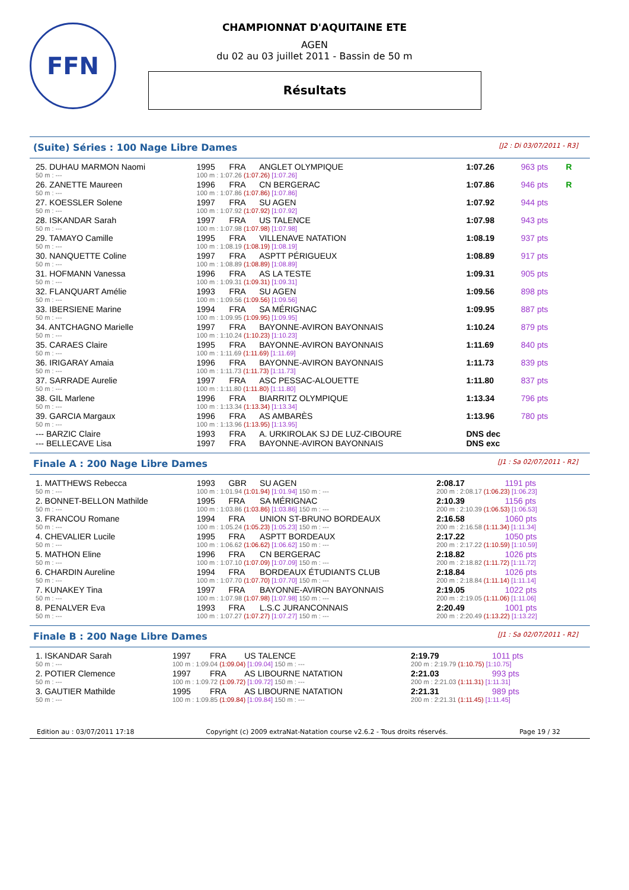FFN
CHAMPIONNAT D'AQUITAINE ETE
AGEN
du 02 au 03 juillet 2011 - Bassin de 50 m
Résultats
(Suite) Séries : 100 Nage Libre Dames [J2 : Di 03/07/2011 - R3]
| 25. DUHAU MARMON Naomi | 1995 | FRA | ANGLET OLYMPIQUE | 1:07.26 | 963 pts | R |
| 50 m : --- | 100 m : 1:07.26 (1:07.26) [1:07.26] | | | | | |
| 26. ZANETTE Maureen | 1996 | FRA | CN BERGERAC | 1:07.86 | 946 pts | R |
| 50 m : --- | 100 m : 1:07.86 (1:07.86) [1:07.86] | | | | | |
| 27. KOESSLER Solene | 1997 | FRA | SU AGEN | 1:07.92 | 944 pts | |
| 50 m : --- | 100 m : 1:07.92 (1:07.92) [1:07.92] | | | | | |
| 28. ISKANDAR Sarah | 1997 | FRA | US TALENCE | 1:07.98 | 943 pts | |
| 50 m : --- | 100 m : 1:07.98 (1:07.98) [1:07.98] | | | | | |
| 29. TAMAYO Camille | 1995 | FRA | VILLENAVE NATATION | 1:08.19 | 937 pts | |
| 50 m : --- | 100 m : 1:08.19 (1:08.19) [1:08.19] | | | | | |
| 30. NANQUETTE Coline | 1997 | FRA | ASPTT PÉRIGUEUX | 1:08.89 | 917 pts | |
| 50 m : --- | 100 m : 1:08.89 (1:08.89) [1:08.89] | | | | | |
| 31. HOFMANN Vanessa | 1996 | FRA | AS LA TESTE | 1:09.31 | 905 pts | |
| 50 m : --- | 100 m : 1:09.31 (1:09.31) [1:09.31] | | | | | |
| 32. FLANQUART Amélie | 1993 | FRA | SU AGEN | 1:09.56 | 898 pts | |
| 50 m : --- | 100 m : 1:09.56 (1:09.56) [1:09.56] | | | | | |
| 33. IBERSIENE Marine | 1994 | FRA | SA MÉRIGNAC | 1:09.95 | 887 pts | |
| 50 m : --- | 100 m : 1:09.95 (1:09.95) [1:09.95] | | | | | |
| 34. ANTCHAGNO Marielle | 1997 | FRA | BAYONNE-AVIRON BAYONNAIS | 1:10.24 | 879 pts | |
| 50 m : --- | 100 m : 1:10.24 (1:10.23) [1:10.23] | | | | | |
| 35. CARAES Claire | 1995 | FRA | BAYONNE-AVIRON BAYONNAIS | 1:11.69 | 840 pts | |
| 50 m : --- | 100 m : 1:11.69 (1:11.69) [1:11.69] | | | | | |
| 36. IRIGARAY Amaia | 1996 | FRA | BAYONNE-AVIRON BAYONNAIS | 1:11.73 | 839 pts | |
| 50 m : --- | 100 m : 1:11.73 (1:11.73) [1:11.73] | | | | | |
| 37. SARRADE Aurelie | 1997 | FRA | ASC PESSAC-ALOUETTE | 1:11.80 | 837 pts | |
| 50 m : --- | 100 m : 1:11.80 (1:11.80) [1:11.80] | | | | | |
| 38. GIL Marlene | 1996 | FRA | BIARRITZ OLYMPIQUE | 1:13.34 | 796 pts | |
| 50 m : --- | 100 m : 1:13.34 (1:13.34) [1:13.34] | | | | | |
| 39. GARCIA Margaux | 1996 | FRA | AS AMBARÈS | 1:13.96 | 780 pts | |
| 50 m : --- | 100 m : 1:13.96 (1:13.95) [1:13.95] | | | | | |
| --- BARZIC Claire | 1993 | FRA | A. URKIROLAK SJ DE LUZ-CIBOURE | DNS dec | | |
| --- BELLECAVE Lisa | 1997 | FRA | BAYONNE-AVIRON BAYONNAIS | DNS exc | | |
Finale A : 200 Nage Libre Dames [J1 : Sa 02/07/2011 - R2]
| 1. MATTHEWS Rebecca | 1993 | GBR | SU AGEN | 2:08.17 | 1191 pts |
| 50 m : --- | 100 m : 1:01.94 (1:01.94) [1:01.94] 150 m : --- | | | 200 m : 2:08.17 (1:06.23) [1:06.23] | |
| 2. BONNET-BELLON Mathilde | 1995 | FRA | SA MÉRIGNAC | 2:10.39 | 1156 pts |
| 50 m : --- | 100 m : 1:03.86 (1:03.86) [1:03.86] 150 m : --- | | | 200 m : 2:10.39 (1:06.53) [1:06.53] | |
| 3. FRANCOU Romane | 1994 | FRA | UNION ST-BRUNO BORDEAUX | 2:16.58 | 1060 pts |
| 50 m : --- | 100 m : 1:05.24 (1:05.23) [1:05.23] 150 m : --- | | | 200 m : 2:16.58 (1:11.34) [1:11.34] | |
| 4. CHEVALIER Lucile | 1995 | FRA | ASPTT BORDEAUX | 2:17.22 | 1050 pts |
| 50 m : --- | 100 m : 1:06.62 (1:06.62) [1:06.62] 150 m : --- | | | 200 m : 2:17.22 (1:10.59) [1:10.59] | |
| 5. MATHON Eline | 1996 | FRA | CN BERGERAC | 2:18.82 | 1026 pts |
| 50 m : --- | 100 m : 1:07.10 (1:07.09) [1:07.09] 150 m : --- | | | 200 m : 2:18.82 (1:11.72) [1:11.72] | |
| 6. CHARDIN Aureline | 1994 | FRA | BORDEAUX ÉTUDIANTS CLUB | 2:18.84 | 1026 pts |
| 50 m : --- | 100 m : 1:07.70 (1:07.70) [1:07.70] 150 m : --- | | | 200 m : 2:18.84 (1:11.14) [1:11.14] | |
| 7. KUNAKEY Tina | 1997 | FRA | BAYONNE-AVIRON BAYONNAIS | 2:19.05 | 1022 pts |
| 50 m : --- | 100 m : 1:07.98 (1:07.98) [1:07.98] 150 m : --- | | | 200 m : 2:19.05 (1:11.06) [1:11.06] | |
| 8. PENALVER Eva | 1993 | FRA | L.S.C JURANCONNAIS | 2:20.49 | 1001 pts |
| 50 m : --- | 100 m : 1:07.27 (1:07.27) [1:07.27] 150 m : --- | | | 200 m : 2:20.49 (1:13.22) [1:13.22] | |
Finale B : 200 Nage Libre Dames [J1 : Sa 02/07/2011 - R2]
| 1. ISKANDAR Sarah | 1997 | FRA | US TALENCE | 2:19.79 | 1011 pts |
| 50 m : --- | 100 m : 1:09.04 (1:09.04) [1:09.04] 150 m : --- | | | 200 m : 2:19.79 (1:10.75) [1:10.75] | |
| 2. POTIER Clemence | 1997 | FRA | AS LIBOURNE NATATION | 2:21.03 | 993 pts |
| 50 m : --- | 100 m : 1:09.72 (1:09.72) [1:09.72] 150 m : --- | | | 200 m : 2:21.03 (1:11.31) [1:11.31] | |
| 3. GAUTIER Mathilde | 1995 | FRA | AS LIBOURNE NATATION | 2:21.31 | 989 pts |
| 50 m : --- | 100 m : 1:09.85 (1:09.84) [1:09.84] 150 m : --- | | | 200 m : 2:21.31 (1:11.45) [1:11.45] | |
Edition au : 03/07/2011 17:18 Copyright (c) 2009 extraNat-Natation course v2.6.2 - Tous droits réservés. Page 19 / 32